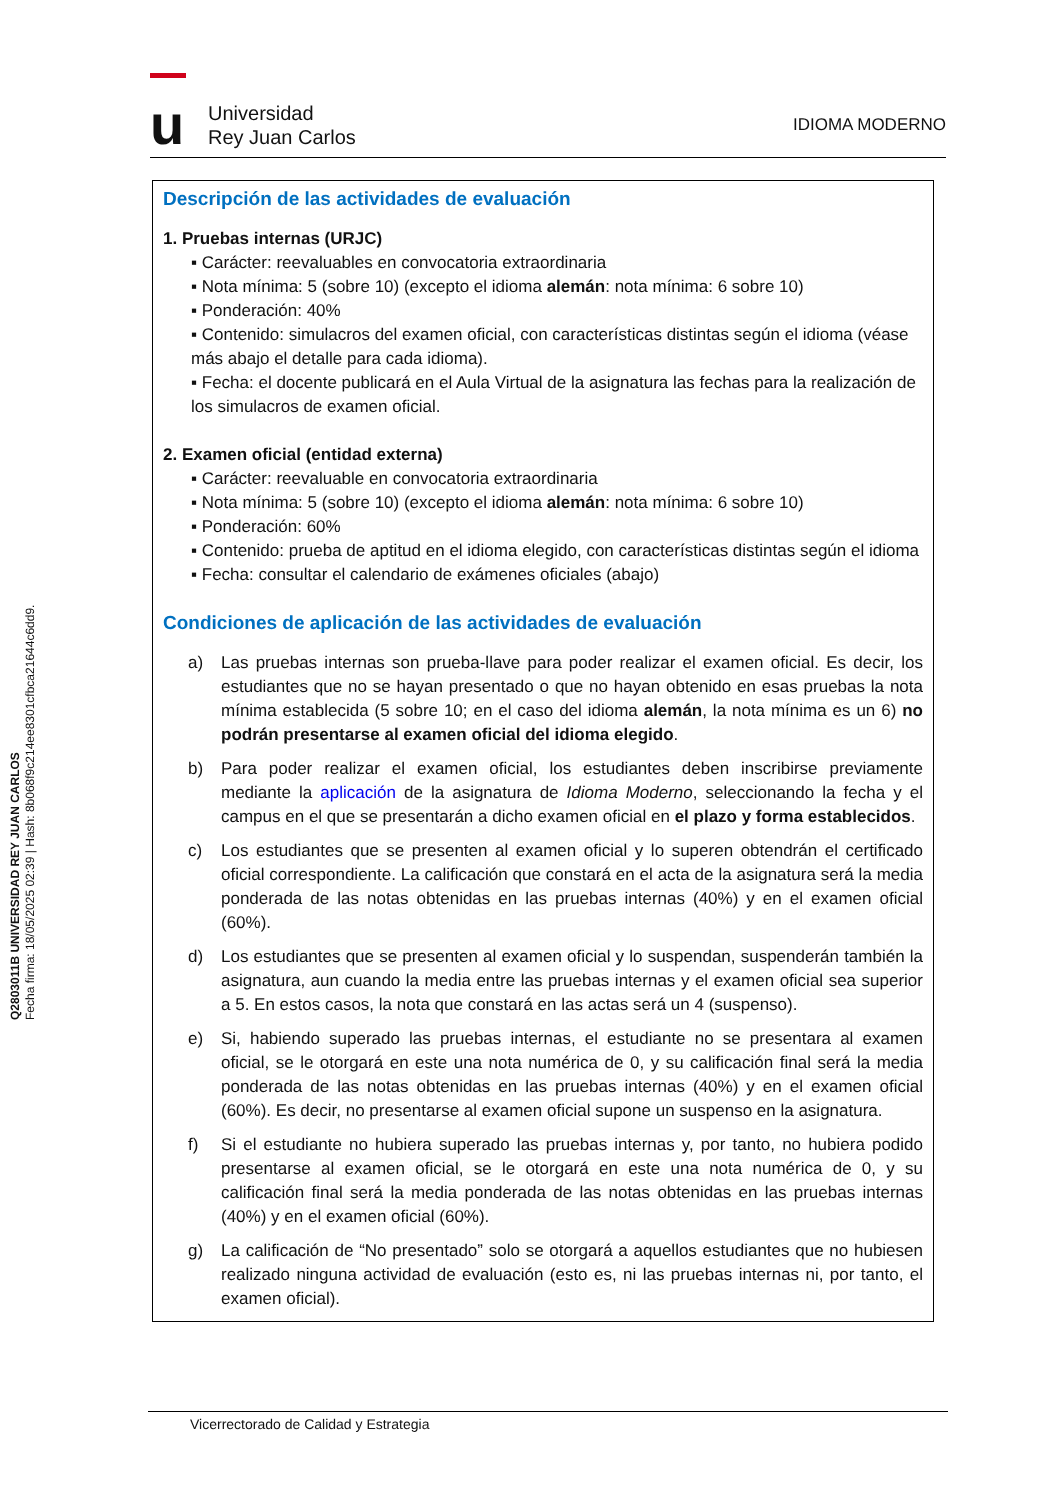Q2803011B UNIVERSIDAD REY JUAN CARLOS
Fecha firma: 18/05/2025 02:39 | Hash: 8b068f9c214ee8301cfbca21644c6dd9.
u
Universidad
Rey Juan Carlos
IDIOMA MODERNO
Descripción de las actividades de evaluación
1. Pruebas internas (URJC)
▪ Carácter: reevaluables en convocatoria extraordinaria
▪ Nota mínima: 5 (sobre 10) (excepto el idioma alemán: nota mínima: 6 sobre 10)
▪ Ponderación: 40%
▪ Contenido: simulacros del examen oficial, con características distintas según el idioma (véase más abajo el detalle para cada idioma).
▪ Fecha: el docente publicará en el Aula Virtual de la asignatura las fechas para la realización de los simulacros de examen oficial.
2. Examen oficial (entidad externa)
▪ Carácter: reevaluable en convocatoria extraordinaria
▪ Nota mínima: 5 (sobre 10) (excepto el idioma alemán: nota mínima: 6 sobre 10)
▪ Ponderación: 60%
▪ Contenido: prueba de aptitud en el idioma elegido, con características distintas según el idioma
▪ Fecha: consultar el calendario de exámenes oficiales (abajo)
Condiciones de aplicación de las actividades de evaluación
a) Las pruebas internas son prueba-llave para poder realizar el examen oficial. Es decir, los estudiantes que no se hayan presentado o que no hayan obtenido en esas pruebas la nota mínima establecida (5 sobre 10; en el caso del idioma alemán, la nota mínima es un 6) no podrán presentarse al examen oficial del idioma elegido.
b) Para poder realizar el examen oficial, los estudiantes deben inscribirse previamente mediante la aplicación de la asignatura de Idioma Moderno, seleccionando la fecha y el campus en el que se presentarán a dicho examen oficial en el plazo y forma establecidos.
c) Los estudiantes que se presenten al examen oficial y lo superen obtendrán el certificado oficial correspondiente. La calificación que constará en el acta de la asignatura será la media ponderada de las notas obtenidas en las pruebas internas (40%) y en el examen oficial (60%).
d) Los estudiantes que se presenten al examen oficial y lo suspendan, suspenderán también la asignatura, aun cuando la media entre las pruebas internas y el examen oficial sea superior a 5. En estos casos, la nota que constará en las actas será un 4 (suspenso).
e) Si, habiendo superado las pruebas internas, el estudiante no se presentara al examen oficial, se le otorgará en este una nota numérica de 0, y su calificación final será la media ponderada de las notas obtenidas en las pruebas internas (40%) y en el examen oficial (60%). Es decir, no presentarse al examen oficial supone un suspenso en la asignatura.
f) Si el estudiante no hubiera superado las pruebas internas y, por tanto, no hubiera podido presentarse al examen oficial, se le otorgará en este una nota numérica de 0, y su calificación final será la media ponderada de las notas obtenidas en las pruebas internas (40%) y en el examen oficial (60%).
g) La calificación de “No presentado” solo se otorgará a aquellos estudiantes que no hubiesen realizado ninguna actividad de evaluación (esto es, ni las pruebas internas ni, por tanto, el examen oficial).
Vicerrectorado de Calidad y Estrategia